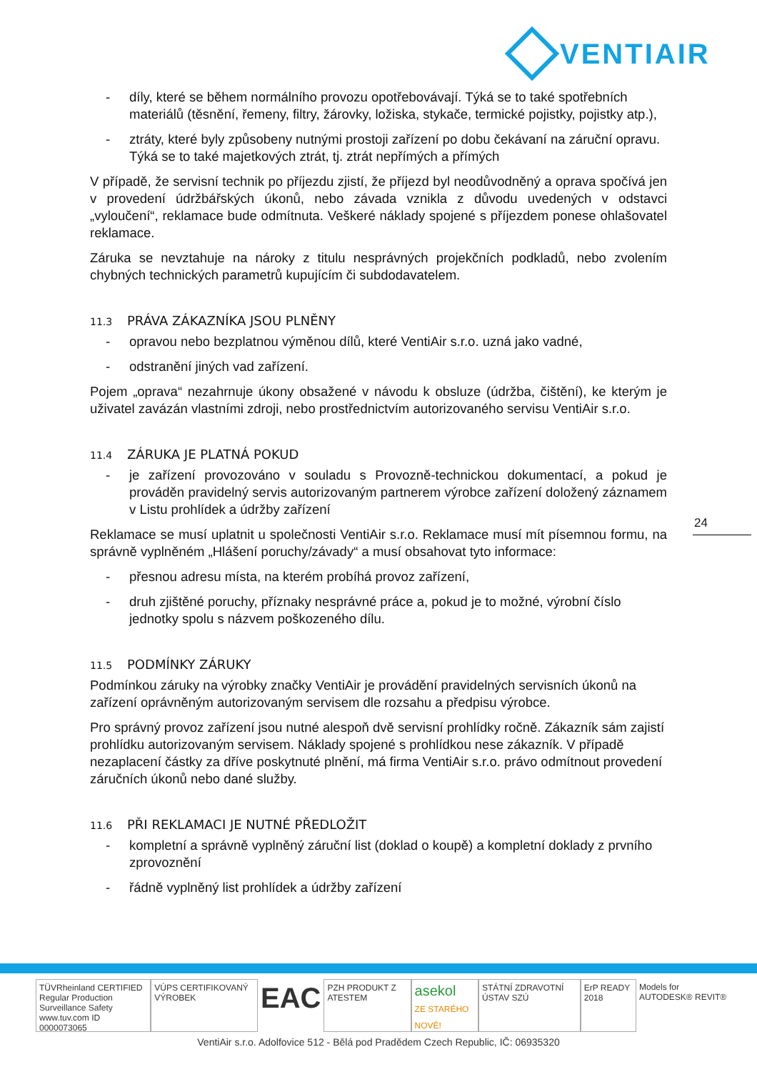VENTIAIR
- díly, které se během normálního provozu opotřebovávají. Týká se to také spotřebních materiálů (těsnění, řemeny, filtry, žárovky, ložiska, stykače, termické pojistky, pojistky atp.),
- ztráty, které byly způsobeny nutnými prostoji zařízení po dobu čekávaní na záruční opravu. Týká se to také majetkových ztrát, tj. ztrát nepřímých a přímých
V případě, že servisní technik po příjezdu zjistí, že příjezd byl neodůvodněný a oprava spočívá jen v provedení údržbářských úkonů, nebo závada vznikla z důvodu uvedených v odstavci „vyloučení“, reklamace bude odmítnuta. Veškeré náklady spojené s příjezdem ponese ohlašovatel reklamace.
Záruka se nevztahuje na nároky z titulu nesprávných projekčních podkladů, nebo zvolením chybných technických parametrů kupujícím či subdodavatelem.
11.3 PRÁVA ZÁKAZNÍKA JSOU PLNĚNY
- opravou nebo bezplatnou výměnou dílů, které VentiAir s.r.o. uzná jako vadné,
- odstranění jiných vad zařízení.
Pojem „oprava“ nezahrnuje úkony obsažené v návodu k obsluze (údržba, čištění), ke kterým je uživatel zavázán vlastními zdroji, nebo prostřednictvím autorizovaného servisu VentiAir s.r.o.
11.4 ZÁRUKA JE PLATNÁ POKUD
- je zařízení provozováno v souladu s Provozně-technickou dokumentací, a pokud je prováděn pravidelný servis autorizovaným partnerem výrobce zařízení doložený záznamem v Listu prohlídek a údržby zařízení
Reklamace se musí uplatnit u společnosti VentiAir s.r.o. Reklamace musí mít písemnou formu, na správně vyplněném „Hlášení poruchy/závady“ a musí obsahovat tyto informace:
- přesnou adresu místa, na kterém probíhá provoz zařízení,
- druh zjištěné poruchy, příznaky nesprávné práce a, pokud je to možné, výrobní číslo jednotky spolu s názvem poškozeného dílu.
11.5 PODMÍNKY ZÁRUKY
Podmínkou záruky na výrobky značky VentiAir je provádění pravidelných servisních úkonů na zařízení oprávněným autorizovaným servisem dle rozsahu a předpisu výrobce.
Pro správný provoz zařízení jsou nutné alespoň dvě servisní prohlídky ročně. Zákazník sám zajistí prohlídku autorizovaným servisem. Náklady spojené s prohlídkou nese zákazník. V případě nezaplacení částky za dříve poskytnuté plnění, má firma VentiAir s.r.o. právo odmítnout provedení záručních úkonů nebo dané služby.
11.6 PŘI REKLAMACI JE NUTNÉ PŘEDLOŽIT
- kompletní a správně vyplněný záruční list (doklad o koupě) a kompletní doklady z prvního zprovoznění
- řádně vyplněný list prohlídek a údržby zařízení
24
TÜVRheinland CERTIFIED
Regular Production Surveillance Safety
www.tuv.com ID 0000073065
VÚPS CERTIFIKOVANÝ VÝROBEK
EAC
PZH PRODUKT Z ATESTEM
asekol
ZE STARÉHO NOVÉ!
STÁTNÍ ZDRAVOTNÍ ÚSTAV SZÚ ErP READY 2018 Models for AUTODESK® REVIT®
VentiAir s.r.o. Adolfovice 512 - Bělá pod Pradědem Czech Republic, IČ: 06935320